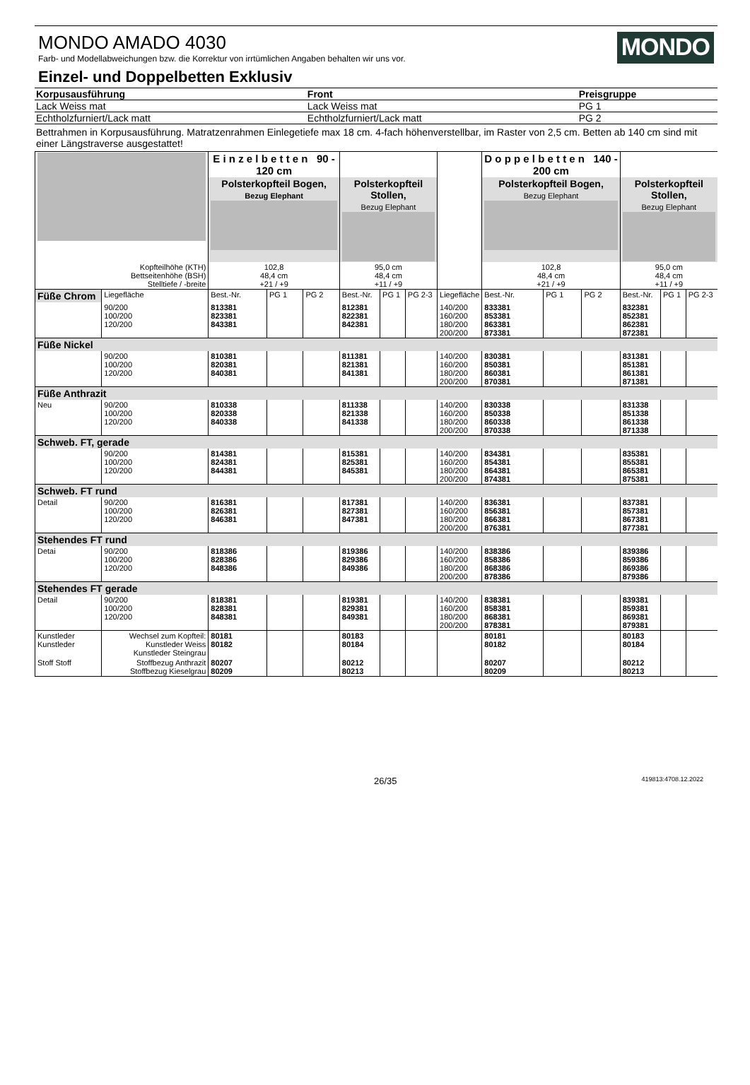MONDO AMADO 4030
Farb- und Modellabweichungen bzw. die Korrektur von irrtümlichen Angaben behalten wir uns vor.
MONDO
Einzel- und Doppelbetten Exklusiv
| Korpusausführung | Front | Preisgruppe |
| Lack Weiss mat | Lack Weiss mat | PG 1 |
| Echtholzfurniert/Lack matt | Echtholzfurniert/Lack matt | PG 2 |
Bettrahmen in Korpusausführung. Matratzenrahmen Einlegetiefe max 18 cm. 4-fach höhenverstellbar, im Raster von 2,5 cm. Betten ab 140 cm sind mit einer Längstraverse ausgestattet!
| | | E i n z e l b e t t e n 90 - 120 cm | | | | | | | D o p p e l b e t t e n 140 - 200 cm | | | | | |
| | | Polsterkopfteil Bogen, Bezug Elephant | | | Polsterkopfteil Stollen, Bezug Elephant | | | | Polsterkopfteil Bogen, Bezug Elephant | | | Polsterkopfteil Stollen, Bezug Elephant | | |
| Kopfteilhöhe (KTH) Bettseitenhöhe (BSH) Stelltiefe / -breite | | 102,8 48,4 cm +21 / +9 | | | 95,0 cm 48,4 cm +11 / +9 | | | | 102,8 48,4 cm +21 / +9 | | | 95,0 cm 48,4 cm +11 / +9 | | |
| Füße Chrom | Liegefläche | Best.-Nr. | PG 1 | PG 2 | Best.-Nr. | PG 1 | PG 2-3 | Liegefläche | Best.-Nr. | PG 1 | PG 2 | Best.-Nr. | PG 1 | PG 2-3 |
| | 90/200 100/200 120/200 | 813381 823381 843381 | | | 812381 822381 842381 | | | 140/200 160/200 180/200 200/200 | 833381 853381 863381 873381 | | | 832381 852381 862381 872381 | | |
| Füße Nickel | | | | | | | | | | | | | | |
| | 90/200 100/200 120/200 | 810381 820381 840381 | | | 811381 821381 841381 | | | 140/200 160/200 180/200 200/200 | 830381 850381 860381 870381 | | | 831381 851381 861381 871381 | | |
| Füße Anthrazit | | | | | | | | | | | | | | |
| Neu | 90/200 100/200 120/200 | 810338 820338 840338 | | | 811338 821338 841338 | | | 140/200 160/200 180/200 200/200 | 830338 850338 860338 870338 | | | 831338 851338 861338 871338 | | |
| Schweb. FT, gerade | | | | | | | | | | | | | | |
| | 90/200 100/200 120/200 | 814381 824381 844381 | | | 815381 825381 845381 | | | 140/200 160/200 180/200 200/200 | 834381 854381 864381 874381 | | | 835381 855381 865381 875381 | | |
| Schweb. FT rund | | | | | | | | | | | | | | |
| Detail | 90/200 100/200 120/200 | 816381 826381 846381 | | | 817381 827381 847381 | | | 140/200 160/200 180/200 200/200 | 836381 856381 866381 876381 | | | 837381 857381 867381 877381 | | |
| Stehendes FT rund | | | | | | | | | | | | | | |
| Detai | 90/200 100/200 120/200 | 818386 828386 848386 | | | 819386 829386 849386 | | | 140/200 160/200 180/200 200/200 | 838386 858386 868386 878386 | | | 839386 859386 869386 879386 | | |
| Stehendes FT gerade | | | | | | | | | | | | | | |
| Detail | 90/200 100/200 120/200 | 818381 828381 848381 | | | 819381 829381 849381 | | | 140/200 160/200 180/200 200/200 | 838381 858381 868381 878381 | | | 839381 859381 869381 879381 | | |
| Kunstleder Kunstleder | Wechsel zum Kopfteil: Kunstleder Weiss Kunstleder Steingrau | 80181 80182 | | | 80183 80184 | | | | 80181 80182 | | | 80183 80184 | | |
| Stoff Stoff | Stoffbezug Anthrazit Stoffbezug Kieselgrau | 80207 80209 | | | 80212 80213 | | | | 80207 80209 | | | 80212 80213 | | |
26/35 419813:4708.12.2022